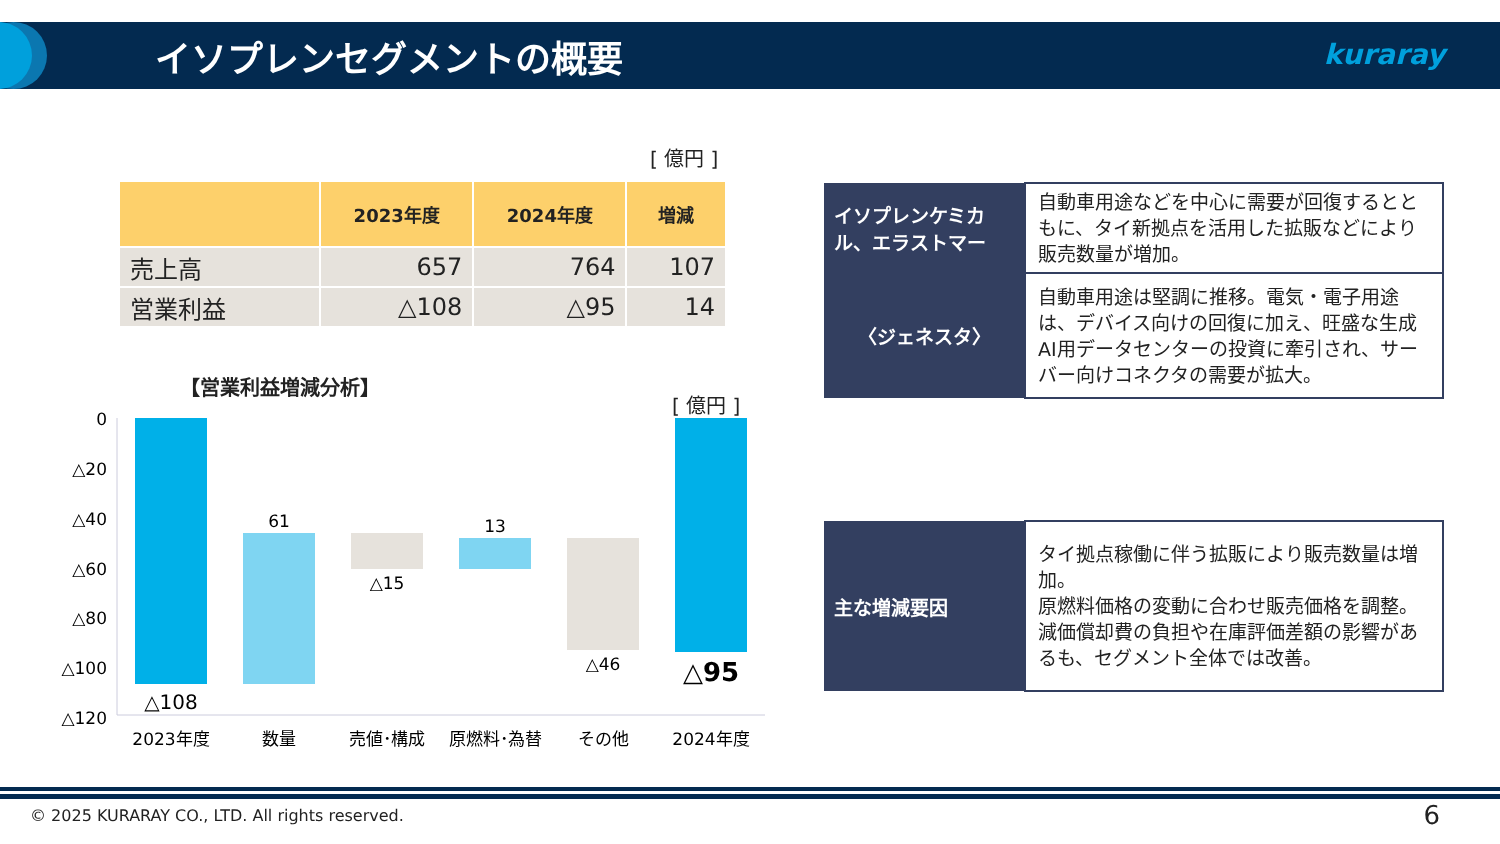イソプレンセグメントの概要 kuraray
[ 億円 ]
| | 2023年度 | 2024年度 | 増減 |
| --- | --- | --- | --- |
| 売上高 | 657 | 764 | 107 |
| 営業利益 | △108 | △95 | 14 |
【営業利益増減分析】
[ 億円 ]
0
△20
△40
△60
△80
△100
△120
△108
61
△15
13
△46
△95
2023年度
数量
売値･構成
原燃料･為替
その他
2024年度
| イソプレンケミカル、エラストマー | 自動車用途などを中心に需要が回復するとともに、タイ新拠点を活用した拡販などにより販売数量が増加。 |
| 〈ジェネスタ〉 | 自動車用途は堅調に推移。電気・電子用途は、デバイス向けの回復に加え、旺盛な生成AI用データセンターの投資に牽引され、サーバー向けコネクタの需要が拡大。 |
| 主な増減要因 | タイ拠点稼働に伴う拡販により販売数量は増加。 原燃料価格の変動に合わせ販売価格を調整。 減価償却費の負担や在庫評価差額の影響があるも、セグメント全体では改善。 |
© 2025 KURARAY CO., LTD. All rights reserved.
6